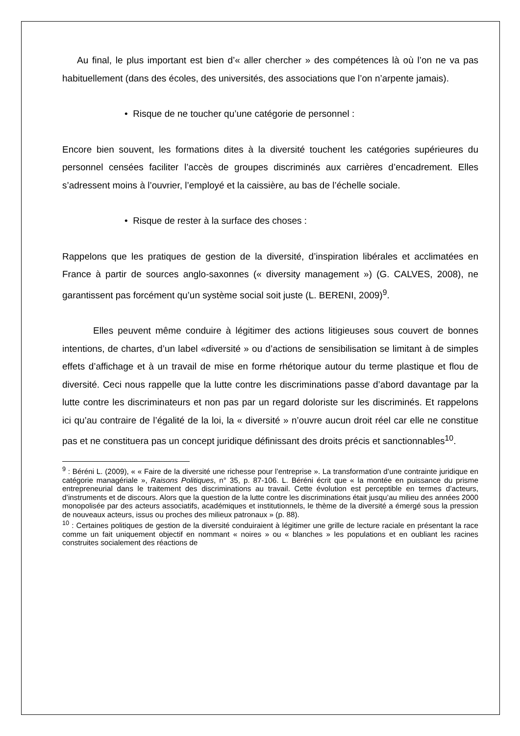Au final, le plus important est bien d’« aller chercher » des compétences là où l’on ne va pas habituellement (dans des écoles, des universités, des associations que l’on n’arpente jamais).
• Risque de ne toucher qu’une catégorie de personnel :
Encore bien souvent, les formations dites à la diversité touchent les catégories supérieures du personnel censées faciliter l’accès de groupes discriminés aux carrières d’encadrement. Elles s’adressent moins à l’ouvrier, l’employé et la caissière, au bas de l’échelle sociale.
• Risque de rester à la surface des choses :
Rappelons que les pratiques de gestion de la diversité, d’inspiration libérales et acclimatées en France à partir de sources anglo-saxonnes (« diversity management ») (G. CALVES, 2008), ne garantissent pas forcément qu’un système social soit juste (L. BERENI, 2009)<sup>9</sup>.
Elles peuvent même conduire à légitimer des actions litigieuses sous couvert de bonnes intentions, de chartes, d’un label «diversité » ou d’actions de sensibilisation se limitant à de simples effets d’affichage et à un travail de mise en forme rhétorique autour du terme plastique et flou de diversité. Ceci nous rappelle que la lutte contre les discriminations passe d’abord davantage par la lutte contre les discriminateurs et non pas par un regard doloriste sur les discriminés. Et rappelons ici qu’au contraire de l’égalité de la loi, la « diversité » n’ouvre aucun droit réel car elle ne constitue pas et ne constituera pas un concept juridique définissant des droits précis et sanctionnables<sup>10</sup>.
<sup>9</sup> : Béréni L. (2009), « « Faire de la diversité une richesse pour l’entreprise ». La transformation d’une contrainte juridique en catégorie managériale », Raisons Politiques, n° 35, p. 87-106. L. Béréni écrit que « la montée en puissance du prisme entrepreneurial dans le traitement des discriminations au travail. Cette évolution est perceptible en termes d’acteurs, d’instruments et de discours. Alors que la question de la lutte contre les discriminations était jusqu’au milieu des années 2000 monopolisée par des acteurs associatifs, académiques et institutionnels, le thème de la diversité a émergé sous la pression de nouveaux acteurs, issus ou proches des milieux patronaux » (p. 88).
<sup>10</sup> : Certaines politiques de gestion de la diversité conduiraient à légitimer une grille de lecture raciale en présentant la race comme un fait uniquement objectif en nommant « noires » ou « blanches » les populations et en oubliant les racines construites socialement des réactions de